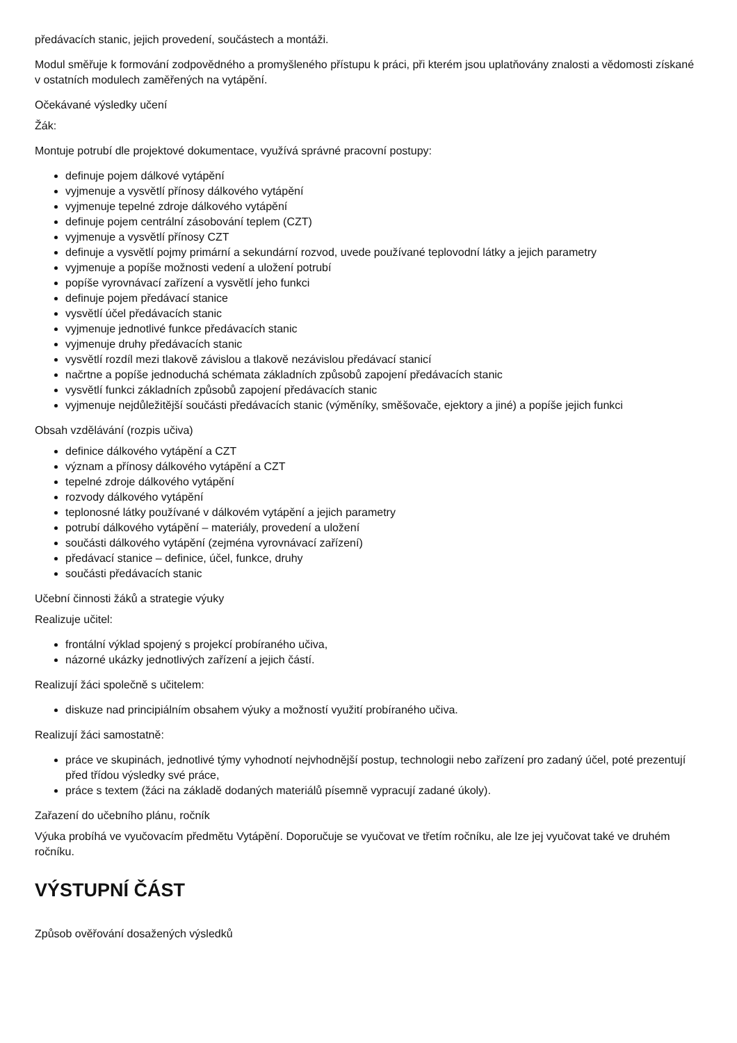předávacích stanic, jejich provedení, součástech a montáži.
Modul směřuje k formování zodpovědného a promyšleného přístupu k práci, při kterém jsou uplatňovány znalosti a vědomosti získané v ostatních modulech zaměřených na vytápění.
Očekávané výsledky učení
Žák:
Montuje potrubí dle projektové dokumentace, využívá správné pracovní postupy:
definuje pojem dálkové vytápění
vyjmenuje a vysvětlí přínosy dálkového vytápění
vyjmenuje tepelné zdroje dálkového vytápění
definuje pojem centrální zásobování teplem (CZT)
vyjmenuje a vysvětlí přínosy CZT
definuje a vysvětlí pojmy primární a sekundární rozvod, uvede používané teplovodní látky a jejich parametry
vyjmenuje a popíše možnosti vedení a uložení potrubí
popíše vyrovnávací zařízení a vysvětlí jeho funkci
definuje pojem předávací stanice
vysvětlí účel předávacích stanic
vyjmenuje jednotlivé funkce předávacích stanic
vyjmenuje druhy předávacích stanic
vysvětlí rozdíl mezi tlakově závislou a tlakově nezávislou předávací stanicí
načrtne a popíše jednoduchá schémata základních způsobů zapojení předávacích stanic
vysvětlí funkci základních způsobů zapojení předávacích stanic
vyjmenuje nejdůležitější součásti předávacích stanic (výměníky, směšovače, ejektory a jiné) a popíše jejich funkci
Obsah vzdělávání (rozpis učiva)
definice dálkového vytápění a CZT
význam a přínosy dálkového vytápění a CZT
tepelné zdroje dálkového vytápění
rozvody dálkového vytápění
teplonosné látky používané v dálkovém vytápění a jejich parametry
potrubí dálkového vytápění – materiály, provedení a uložení
součásti dálkového vytápění (zejména vyrovnávací zařízení)
předávací stanice – definice, účel, funkce, druhy
součásti předávacích stanic
Učební činnosti žáků a strategie výuky
Realizuje učitel:
frontální výklad spojený s projekcí probíraného učiva,
názorné ukázky jednotlivých zařízení a jejich částí.
Realizují žáci společně s učitelem:
diskuze nad principiálním obsahem výuky a možností využití probíraného učiva.
Realizují žáci samostatně:
práce ve skupinách, jednotlivé týmy vyhodnotí nejvhodnější postup, technologii nebo zařízení pro zadaný účel, poté prezentují před třídou výsledky své práce,
práce s textem (žáci na základě dodaných materiálů písemně vypracují zadané úkoly).
Zařazení do učebního plánu, ročník
Výuka probíhá ve vyučovacím předmětu Vytápění. Doporučuje se vyučovat ve třetím ročníku, ale lze jej vyučovat také ve druhém ročníku.
VÝSTUPNÍ ČÁST
Způsob ověřování dosažených výsledků